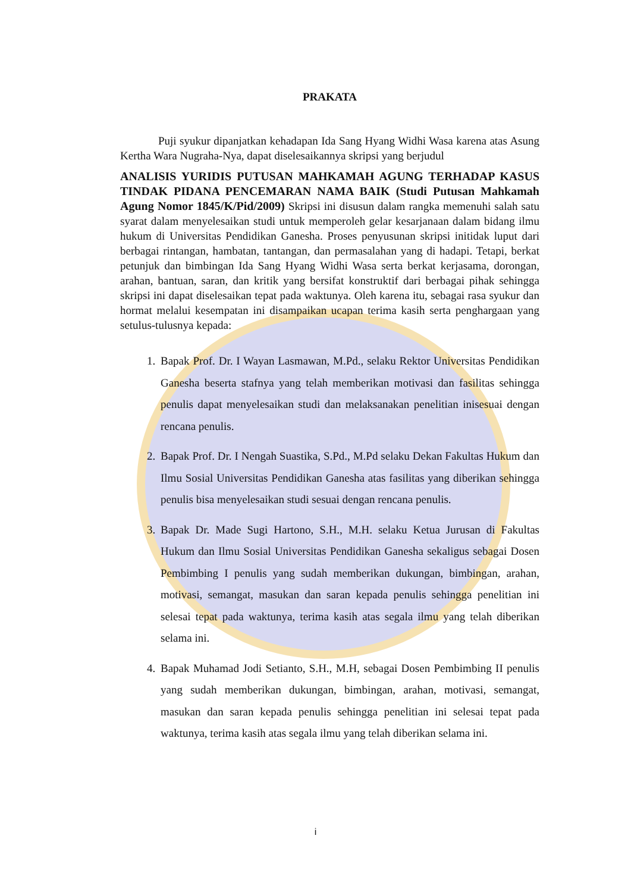PRAKATA
Puji syukur dipanjatkan kehadapan Ida Sang Hyang Widhi Wasa karena atas Asung Kertha Wara Nugraha-Nya, dapat diselesaikannya skripsi yang berjudul
ANALISIS YURIDIS PUTUSAN MAHKAMAH AGUNG TERHADAP KASUS TINDAK PIDANA PENCEMARAN NAMA BAIK (Studi Putusan Mahkamah Agung Nomor 1845/K/Pid/2009) Skripsi ini disusun dalam rangka memenuhi salah satu syarat dalam menyelesaikan studi untuk memperoleh gelar kesarjanaan dalam bidang ilmu hukum di Universitas Pendidikan Ganesha. Proses penyusunan skripsi initidak luput dari berbagai rintangan, hambatan, tantangan, dan permasalahan yang di hadapi. Tetapi, berkat petunjuk dan bimbingan Ida Sang Hyang Widhi Wasa serta berkat kerjasama, dorongan, arahan, bantuan, saran, dan kritik yang bersifat konstruktif dari berbagai pihak sehingga skripsi ini dapat diselesaikan tepat pada waktunya. Oleh karena itu, sebagai rasa syukur dan hormat melalui kesempatan ini disampaikan ucapan terima kasih serta penghargaan yang setulus-tulusnya kepada:
1. Bapak Prof. Dr. I Wayan Lasmawan, M.Pd., selaku Rektor Universitas Pendidikan Ganesha beserta stafnya yang telah memberikan motivasi dan fasilitas sehingga penulis dapat menyelesaikan studi dan melaksanakan penelitian inisesuai dengan rencana penulis.
2. Bapak Prof. Dr. I Nengah Suastika, S.Pd., M.Pd selaku Dekan Fakultas Hukum dan Ilmu Sosial Universitas Pendidikan Ganesha atas fasilitas yang diberikan sehingga penulis bisa menyelesaikan studi sesuai dengan rencana penulis.
3. Bapak Dr. Made Sugi Hartono, S.H., M.H. selaku Ketua Jurusan di Fakultas Hukum dan Ilmu Sosial Universitas Pendidikan Ganesha sekaligus sebagai Dosen Pembimbing I penulis yang sudah memberikan dukungan, bimbingan, arahan, motivasi, semangat, masukan dan saran kepada penulis sehingga penelitian ini selesai tepat pada waktunya, terima kasih atas segala ilmu yang telah diberikan selama ini.
4. Bapak Muhamad Jodi Setianto, S.H., M.H, sebagai Dosen Pembimbing II penulis yang sudah memberikan dukungan, bimbingan, arahan, motivasi, semangat, masukan dan saran kepada penulis sehingga penelitian ini selesai tepat pada waktunya, terima kasih atas segala ilmu yang telah diberikan selama ini.
i